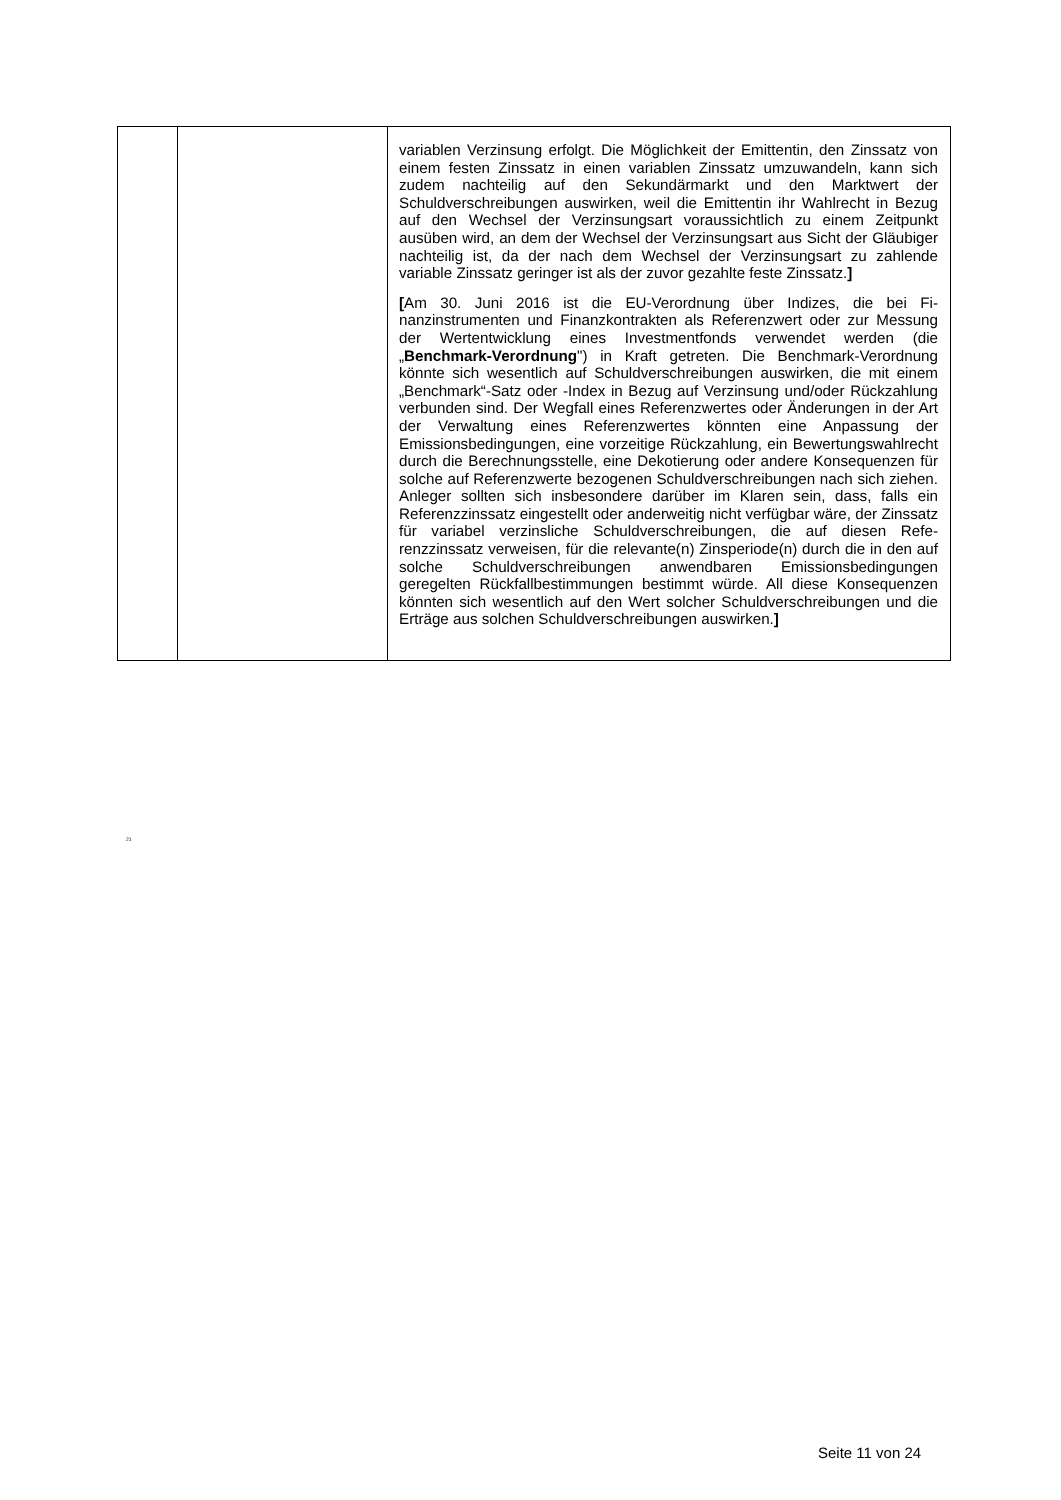| | | variablen Verzinsung erfolgt. Die Möglichkeit der Emittentin, den Zinssatz von einem festen Zinssatz in einen variablen Zinssatz um­zuwandeln, kann sich zudem nachteilig auf den Sekundärmarkt und den Marktwert der Schuldverschreibungen auswirken, weil die Emit­tentin ihr Wahlrecht in Bezug auf den Wechsel der Verzinsungsart voraussichtlich zu einem Zeitpunkt ausüben wird, an dem der Wech­sel der Verzinsungsart aus Sicht der Gläubiger nachteilig ist, da der nach dem Wechsel der Verzinsungsart zu zahlende variable Zins­satz geringer ist als der zuvor gezahlte feste Zinssatz. ] [ Am 30. Juni 2016 ist die EU-Verordnung über Indizes, die bei Fi­nanzinstrumenten und Finanzkontrakten als Referenzwert oder zur Messung der Wertentwicklung eines Investmentfonds verwendet werden (die „ Benchmark-Verordnung ") in Kraft getreten. Die Benchmark-Verordnung könnte sich wesentlich auf Schuldver­schreibungen auswirken, die mit einem „Benchmark“-Satz oder -Index in Bezug auf Verzinsung und/oder Rückzahlung verbunden sind. Der Wegfall eines Referenzwertes oder Änderungen in der Art der Verwaltung eines Referenzwertes könnten eine Anpassung der Emissionsbedingungen, eine vorzeitige Rückzahlung, ein Bewer­tungswahlrecht durch die Berechnungsstelle, eine Dekotierung oder andere Konsequenzen für solche auf Referenzwerte bezogenen Schuldverschreibungen nach sich ziehen. Anleger sollten sich ins­besondere darüber im Klaren sein, dass, falls ein Referenzzinssatz eingestellt oder anderweitig nicht verfügbar wäre, der Zinssatz für variabel verzinsliche Schuldverschreibungen, die auf diesen Refe­renzzinssatz verweisen, für die relevante(n) Zinsperiode(n) durch die in den auf solche Schuldverschreibungen anwendbaren Emissions­bedingungen geregelten Rückfallbestimmungen bestimmt würde. All diese Konsequenzen könnten sich wesentlich auf den Wert solcher Schuldverschreibungen und die Erträge aus solchen Schuldver­schreibungen auswirken. ] |
21
Seite 11 von 24